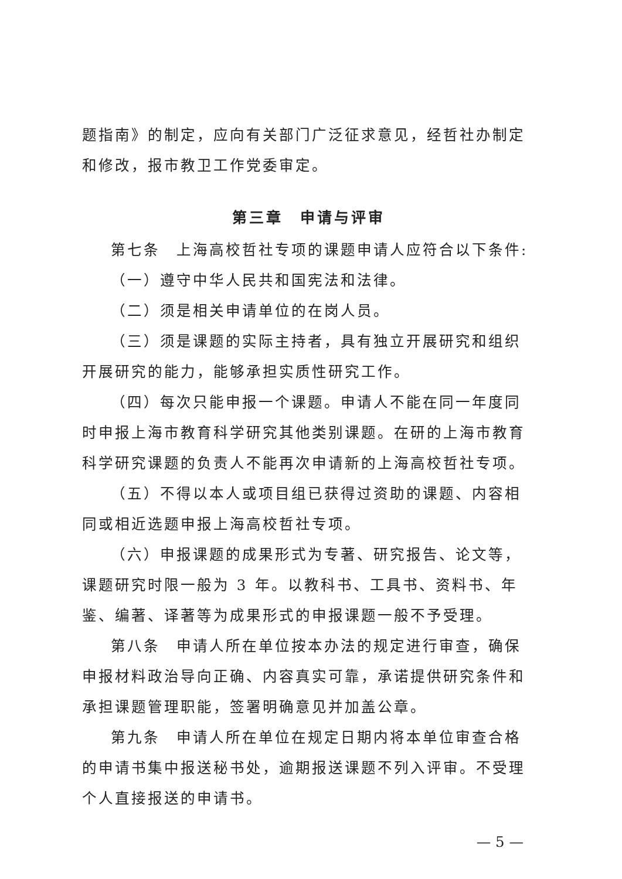题指南》的制定，应向有关部门广泛征求意见，经哲社办制定和修改，报市教卫工作党委审定。
第三章　申请与评审
第七条　上海高校哲社专项的课题申请人应符合以下条件:
（一）遵守中华人民共和国宪法和法律。
（二）须是相关申请单位的在岗人员。
（三）须是课题的实际主持者，具有独立开展研究和组织开展研究的能力，能够承担实质性研究工作。
（四）每次只能申报一个课题。申请人不能在同一年度同时申报上海市教育科学研究其他类别课题。在研的上海市教育科学研究课题的负责人不能再次申请新的上海高校哲社专项。
（五）不得以本人或项目组已获得过资助的课题、内容相同或相近选题申报上海高校哲社专项。
（六）申报课题的成果形式为专著、研究报告、论文等，课题研究时限一般为 3 年。以教科书、工具书、资料书、年鉴、编著、译著等为成果形式的申报课题一般不予受理。
第八条　申请人所在单位按本办法的规定进行审查，确保申报材料政治导向正确、内容真实可靠，承诺提供研究条件和承担课题管理职能，签署明确意见并加盖公章。
第九条　申请人所在单位在规定日期内将本单位审查合格的申请书集中报送秘书处，逾期报送课题不列入评审。不受理个人直接报送的申请书。
— 5 —